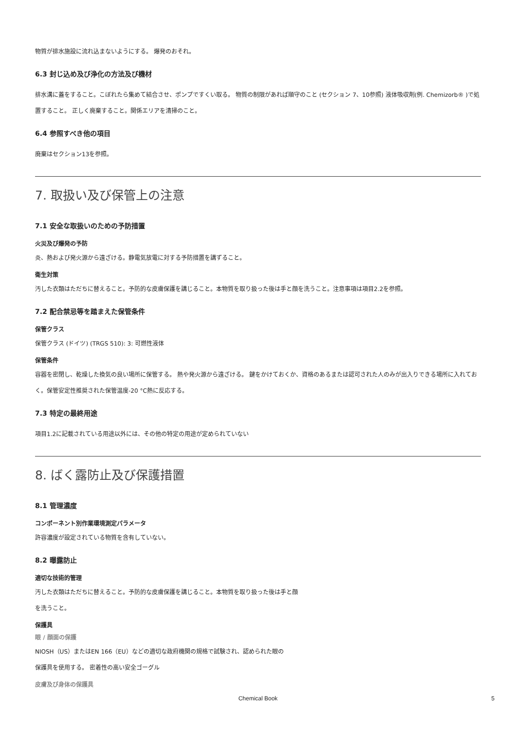物質が排水施設に流れ込まないようにする。 爆発のおそれ。
6.3 封じ込め及び浄化の方法及び機材
排水溝に蓋をすること。こぼれたら集めて結合させ、ポンプですくい取る。 物質の制限があれば順守のこと (セクション 7、10参照) 液体吸収剤(例. Chemizorb® )で処置すること。 正しく廃棄すること。関係エリアを清掃のこと。
6.4 参照すべき他の項目
廃棄はセクション13を参照。
7. 取扱い及び保管上の注意
7.1 安全な取扱いのための予防措置
火災及び爆発の予防
炎、熱および発火源から遠ざける。静電気放電に対する予防措置を講ずること。
衛生対策
汚した衣類はただちに替えること。予防的な皮膚保護を講じること。本物質を取り扱った後は手と顔を洗うこと。注意事項は項目2.2を参照。
7.2 配合禁忌等を踏まえた保管条件
保管クラス
保管クラス (ドイツ) (TRGS 510): 3: 可燃性液体
保管条件
容器を密閉し、乾燥した換気の良い場所に保管する。 熱や発火源から遠ざける。 鍵をかけておくか、資格のあるまたは認可された人のみが出入りできる場所に入れておく。保管安定性推奨された保管温度-20 °C熱に反応する。
7.3 特定の最終用途
項目1.2に記載されている用途以外には、その他の特定の用途が定められていない
8. ばく露防止及び保護措置
8.1 管理濃度
コンポーネント別作業環境測定パラメータ
許容濃度が設定されている物質を含有していない。
8.2 曝露防止
適切な技術的管理
汚した衣類はただちに替えること。予防的な皮膚保護を講じること。本物質を取り扱った後は手と顔
を洗うこと。
保護具
眼 / 顔面の保護
NIOSH（US）またはEN 166（EU）などの適切な政府機関の規格で試験され、認められた眼の
保護具を使用する。 密着性の高い安全ゴーグル
皮膚及び身体の保護具
Chemical Book 5